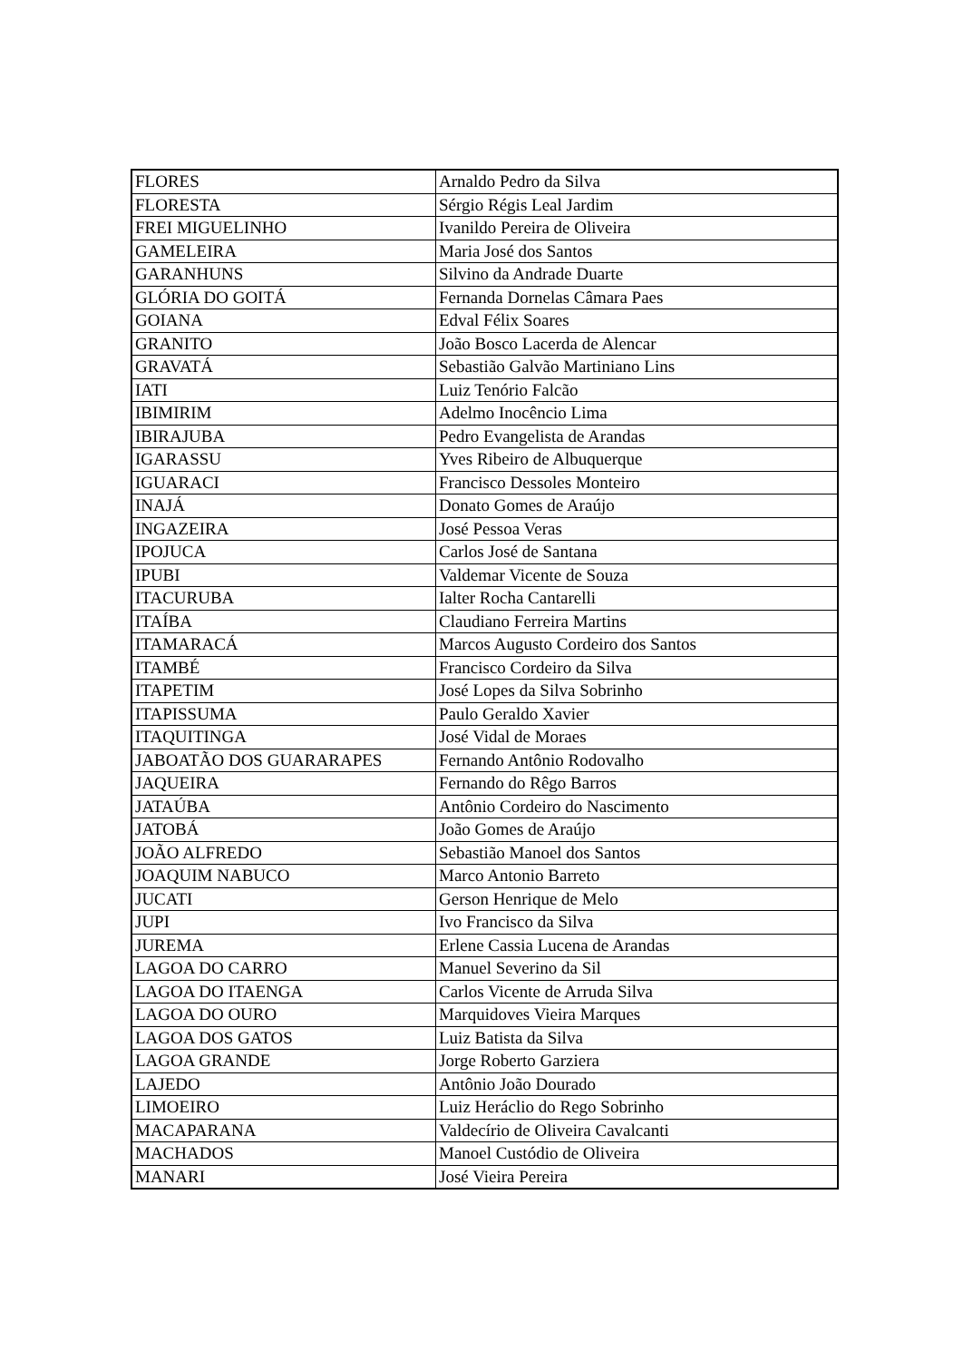| FLORES | Arnaldo Pedro da Silva |
| FLORESTA | Sérgio Régis Leal Jardim |
| FREI MIGUELINHO | Ivanildo Pereira de Oliveira |
| GAMELEIRA | Maria José dos Santos |
| GARANHUNS | Silvino da Andrade Duarte |
| GLÓRIA DO GOITÁ | Fernanda Dornelas Câmara Paes |
| GOIANA | Edval Félix Soares |
| GRANITO | João Bosco Lacerda de Alencar |
| GRAVATÁ | Sebastião Galvão Martiniano Lins |
| IATI | Luiz Tenório Falcão |
| IBIMIRIM | Adelmo Inocêncio Lima |
| IBIRAJUBA | Pedro Evangelista de Arandas |
| IGARASSU | Yves Ribeiro de Albuquerque |
| IGUARACI | Francisco Dessoles Monteiro |
| INAJÁ | Donato Gomes de Araújo |
| INGAZEIRA | José Pessoa Veras |
| IPOJUCA | Carlos José de Santana |
| IPUBI | Valdemar Vicente de Souza |
| ITACURUBA | Ialter Rocha Cantarelli |
| ITAÍBA | Claudiano Ferreira Martins |
| ITAMARACÁ | Marcos Augusto Cordeiro dos Santos |
| ITAMBÉ | Francisco Cordeiro da Silva |
| ITAPETIM | José Lopes da Silva Sobrinho |
| ITAPISSUMA | Paulo Geraldo Xavier |
| ITAQUITINGA | José Vidal de Moraes |
| JABOATÃO DOS GUARARAPES | Fernando Antônio Rodovalho |
| JAQUEIRA | Fernando do Rêgo Barros |
| JATAÚBA | Antônio Cordeiro do Nascimento |
| JATOBÁ | João Gomes de Araújo |
| JOÃO ALFREDO | Sebastião Manoel dos Santos |
| JOAQUIM NABUCO | Marco Antonio Barreto |
| JUCATI | Gerson Henrique de Melo |
| JUPI | Ivo Francisco da Silva |
| JUREMA | Erlene Cassia Lucena de Arandas |
| LAGOA DO CARRO | Manuel Severino da Sil |
| LAGOA DO ITAENGA | Carlos Vicente de Arruda Silva |
| LAGOA DO OURO | Marquidoves Vieira Marques |
| LAGOA DOS GATOS | Luiz Batista da Silva |
| LAGOA GRANDE | Jorge Roberto Garziera |
| LAJEDO | Antônio João Dourado |
| LIMOEIRO | Luiz Heráclio do Rego Sobrinho |
| MACAPARANA | Valdecírio de Oliveira Cavalcanti |
| MACHADOS | Manoel Custódio de Oliveira |
| MANARI | José Vieira Pereira |